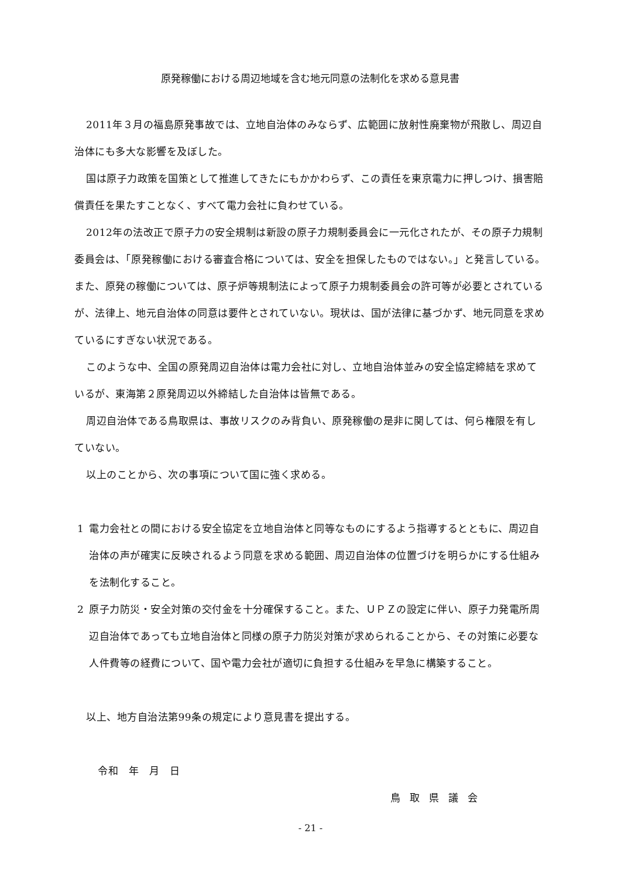原発稼働における周辺地域を含む地元同意の法制化を求める意見書
2011年３月の福島原発事故では、立地自治体のみならず、広範囲に放射性廃棄物が飛散し、周辺自治体にも多大な影響を及ぼした。
国は原子力政策を国策として推進してきたにもかかわらず、この責任を東京電力に押しつけ、損害賠償責任を果たすことなく、すべて電力会社に負わせている。
2012年の法改正で原子力の安全規制は新設の原子力規制委員会に一元化されたが、その原子力規制委員会は、「原発稼働における審査合格については、安全を担保したものではない。」と発言している。また、原発の稼働については、原子炉等規制法によって原子力規制委員会の許可等が必要とされているが、法律上、地元自治体の同意は要件とされていない。現状は、国が法律に基づかず、地元同意を求めているにすぎない状況である。
このような中、全国の原発周辺自治体は電力会社に対し、立地自治体並みの安全協定締結を求めているが、東海第２原発周辺以外締結した自治体は皆無である。
周辺自治体である鳥取県は、事故リスクのみ背負い、原発稼働の是非に関しては、何ら権限を有していない。
以上のことから、次の事項について国に強く求める。
1 電力会社との間における安全協定を立地自治体と同等なものにするよう指導するとともに、周辺自治体の声が確実に反映されるよう同意を求める範囲、周辺自治体の位置づけを明らかにする仕組みを法制化すること。
2 原子力防災・安全対策の交付金を十分確保すること。また、ＵＰＺの設定に伴い、原子力発電所周辺自治体であっても立地自治体と同様の原子力防災対策が求められることから、その対策に必要な人件費等の経費について、国や電力会社が適切に負担する仕組みを早急に構築すること。
以上、地方自治法第99条の規定により意見書を提出する。
令和　年　月　日
鳥取県議会
- 21 -